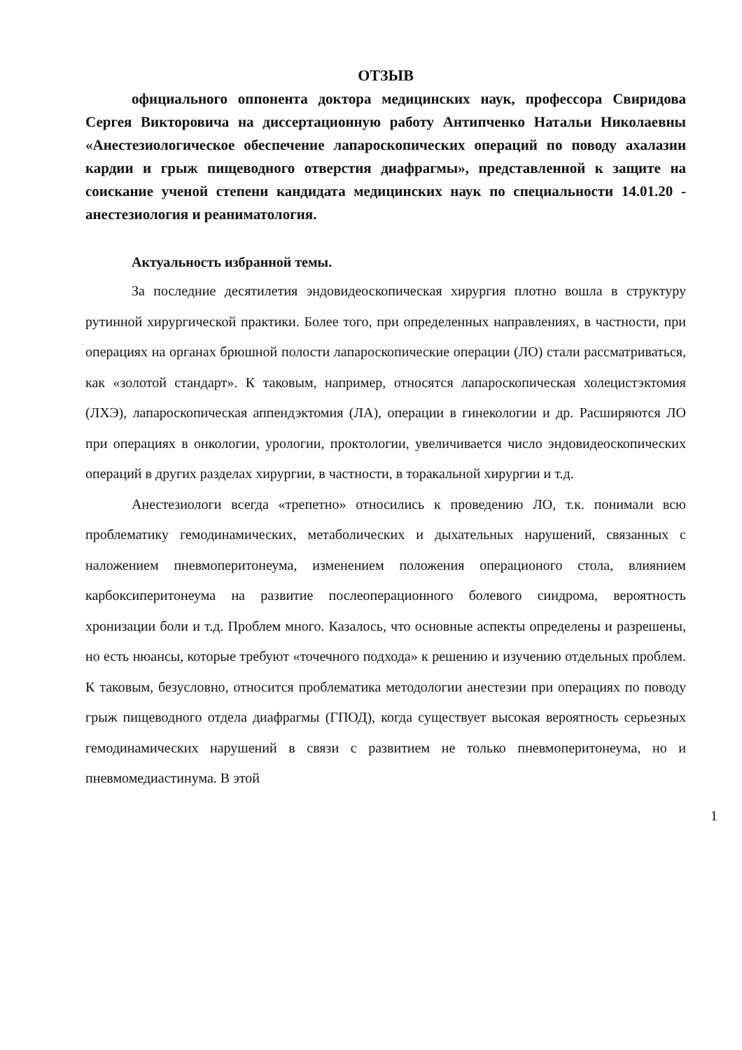ОТЗЫВ
официального оппонента доктора медицинских наук, профессора Свиридова Сергея Викторовича на диссертационную работу Антипченко Натальи Николаевны «Анестезиологическое обеспечение лапароскопических операций по поводу ахалазии кардии и грыж пищеводного отверстия диафрагмы», представленной к защите на соискание ученой степени кандидата медицинских наук по специальности 14.01.20 - анестезиология и реаниматология.
Актуальность избранной темы.
За последние десятилетия эндовидеоскопическая хирургия плотно вошла в структуру рутинной хирургической практики. Более того, при определенных направлениях, в частности, при операциях на органах брюшной полости лапароскопические операции (ЛО) стали рассматриваться, как «золотой стандарт». К таковым, например, относятся лапароскопическая холецистэктомия (ЛХЭ), лапароскопическая аппендэктомия (ЛА), операции в гинекологии и др. Расширяются ЛО при операциях в онкологии, урологии, проктологии, увеличивается число эндовидеоскопических операций в других разделах хирургии, в частности, в торакальной хирургии и т.д.
Анестезиологи всегда «трепетно» относились к проведению ЛО, т.к. понимали всю проблематику гемодинамических, метаболических и дыхательных нарушений, связанных с наложением пневмоперитонеума, изменением положения операционого стола, влиянием карбоксиперитонеума на развитие послеоперационного болевого синдрома, вероятность хронизации боли и т.д. Проблем много. Казалось, что основные аспекты определены и разрешены, но есть нюансы, которые требуют «точечного подхода» к решению и изучению отдельных проблем. К таковым, безусловно, относится проблематика методологии анестезии при операциях по поводу грыж пищеводного отдела диафрагмы (ГПОД), когда существует высокая вероятность серьезных гемодинамических нарушений в связи с развитием не только пневмоперитонеума, но и пневмомедиастинума. В этой
1